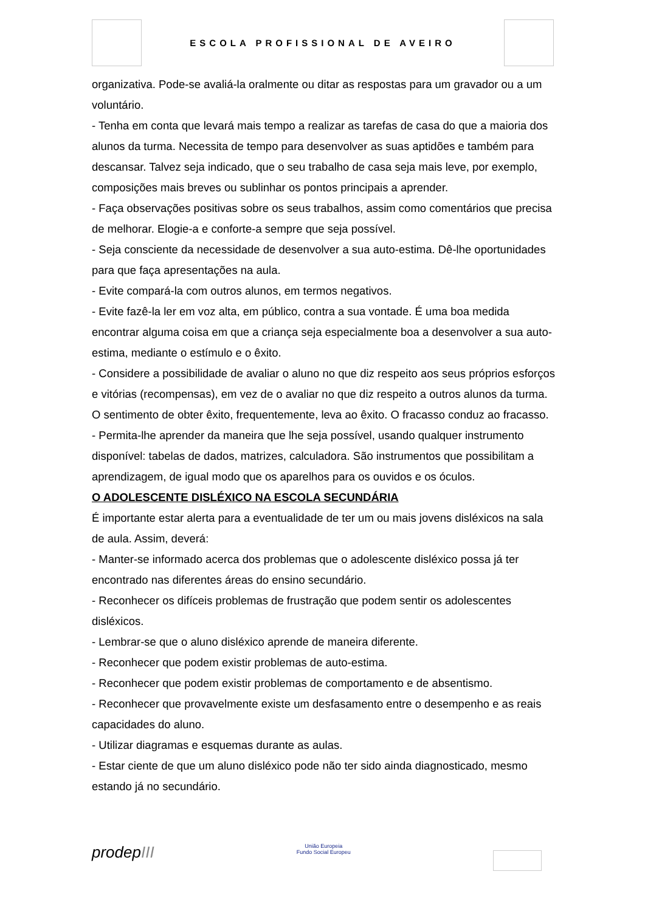ESCOLA PROFISSIONAL DE AVEIRO
organizativa. Pode-se avaliá-la oralmente ou ditar as respostas para um gravador ou a um voluntário.
- Tenha em conta que levará mais tempo a realizar as tarefas de casa do que a maioria dos alunos da turma. Necessita de tempo para desenvolver as suas aptidões e também para descansar. Talvez seja indicado, que o seu trabalho de casa seja mais leve, por exemplo, composições mais breves ou sublinhar os pontos principais a aprender.
- Faça observações positivas sobre os seus trabalhos, assim como comentários que precisa de melhorar. Elogie-a e conforte-a sempre que seja possível.
- Seja consciente da necessidade de desenvolver a sua auto-estima. Dê-lhe oportunidades para que faça apresentações na aula.
- Evite compará-la com outros alunos, em termos negativos.
- Evite fazê-la ler em voz alta, em público, contra a sua vontade. É uma boa medida encontrar alguma coisa em que a criança seja especialmente boa a desenvolver a sua auto-estima, mediante o estímulo e o êxito.
- Considere a possibilidade de avaliar o aluno no que diz respeito aos seus próprios esforços e vitórias (recompensas), em vez de o avaliar no que diz respeito a outros alunos da turma. O sentimento de obter êxito, frequentemente, leva ao êxito. O fracasso conduz ao fracasso.
- Permita-lhe aprender da maneira que lhe seja possível, usando qualquer instrumento disponível: tabelas de dados, matrizes, calculadora. São instrumentos que possibilitam a aprendizagem, de igual modo que os aparelhos para os ouvidos e os óculos.
O ADOLESCENTE DISLÉXICO NA ESCOLA SECUNDÁRIA
É importante estar alerta para a eventualidade de ter um ou mais jovens disléxicos na sala de aula. Assim, deverá:
- Manter-se informado acerca dos problemas que o adolescente disléxico possa já ter encontrado nas diferentes áreas do ensino secundário.
- Reconhecer os difíceis problemas de frustração que podem sentir os adolescentes disléxicos.
- Lembrar-se que o aluno disléxico aprende de maneira diferente.
- Reconhecer que podem existir problemas de auto-estima.
- Reconhecer que podem existir problemas de comportamento e de absentismo.
- Reconhecer que provavelmente existe um desfasamento entre o desempenho e as reais capacidades do aluno.
- Utilizar diagramas e esquemas durante as aulas.
- Estar ciente de que um aluno disléxico pode não ter sido ainda diagnosticado, mesmo estando já no secundário.
prodepIII
União Europeia
Fundo Social Europeu